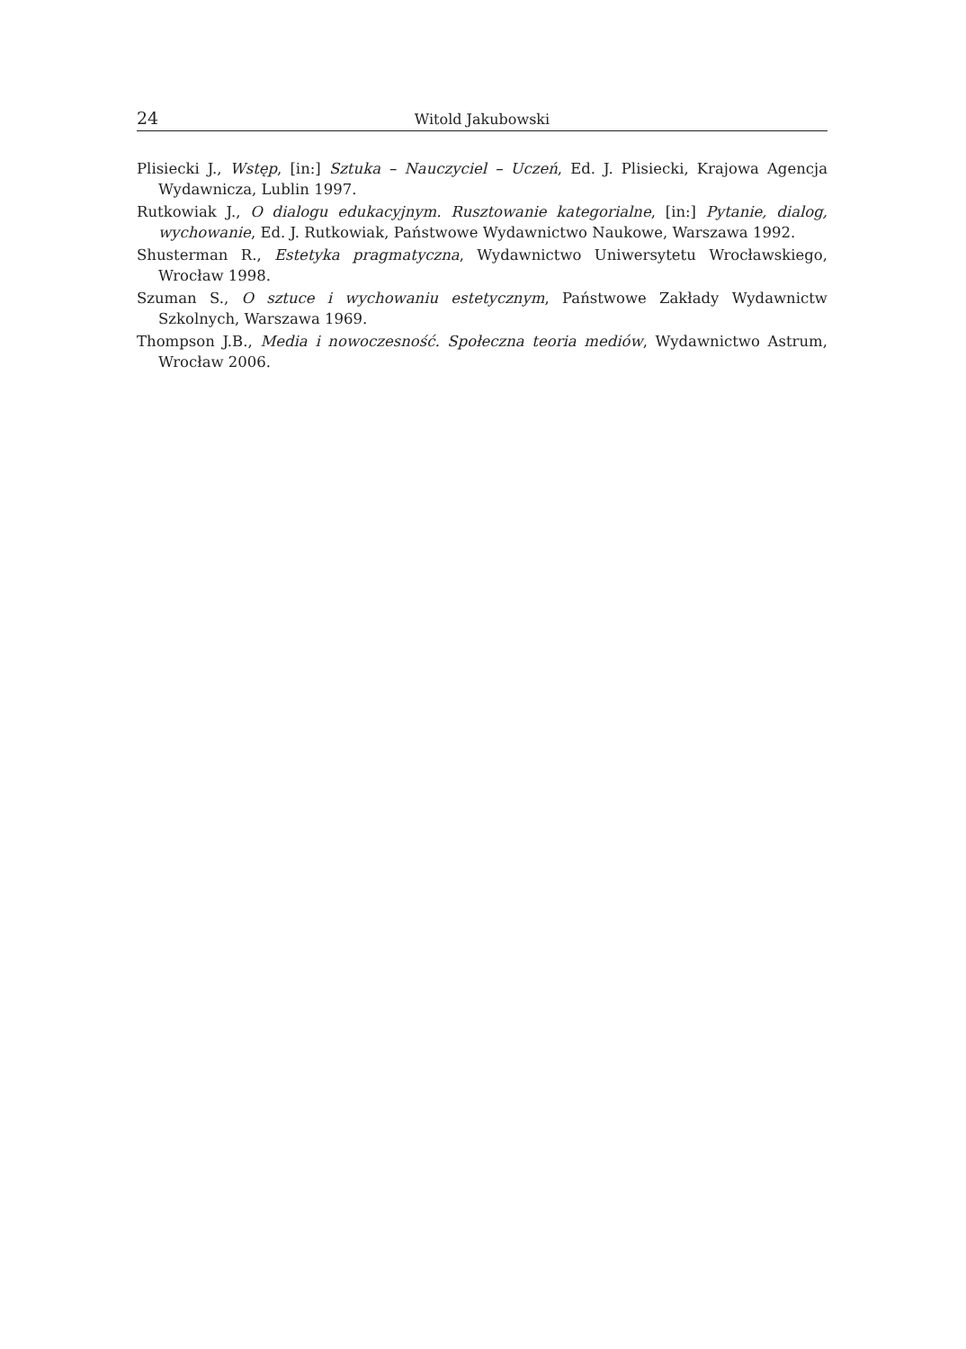24 Witold Jakubowski
Plisiecki J., Wstęp, [in:] Sztuka – Nauczyciel – Uczeń, Ed. J. Plisiecki, Krajowa Agencja Wydawnicza, Lublin 1997.
Rutkowiak J., O dialogu edukacyjnym. Rusztowanie kategorialne, [in:] Pytanie, dialog, wychowanie, Ed. J. Rutkowiak, Państwowe Wydawnictwo Naukowe, Warszawa 1992.
Shusterman R., Estetyka pragmatyczna, Wydawnictwo Uniwersytetu Wrocławskiego, Wrocław 1998.
Szuman S., O sztuce i wychowaniu estetycznym, Państwowe Zakłady Wydawnictw Szkolnych, Warszawa 1969.
Thompson J.B., Media i nowoczesność. Społeczna teoria mediów, Wydawnictwo Astrum, Wrocław 2006.